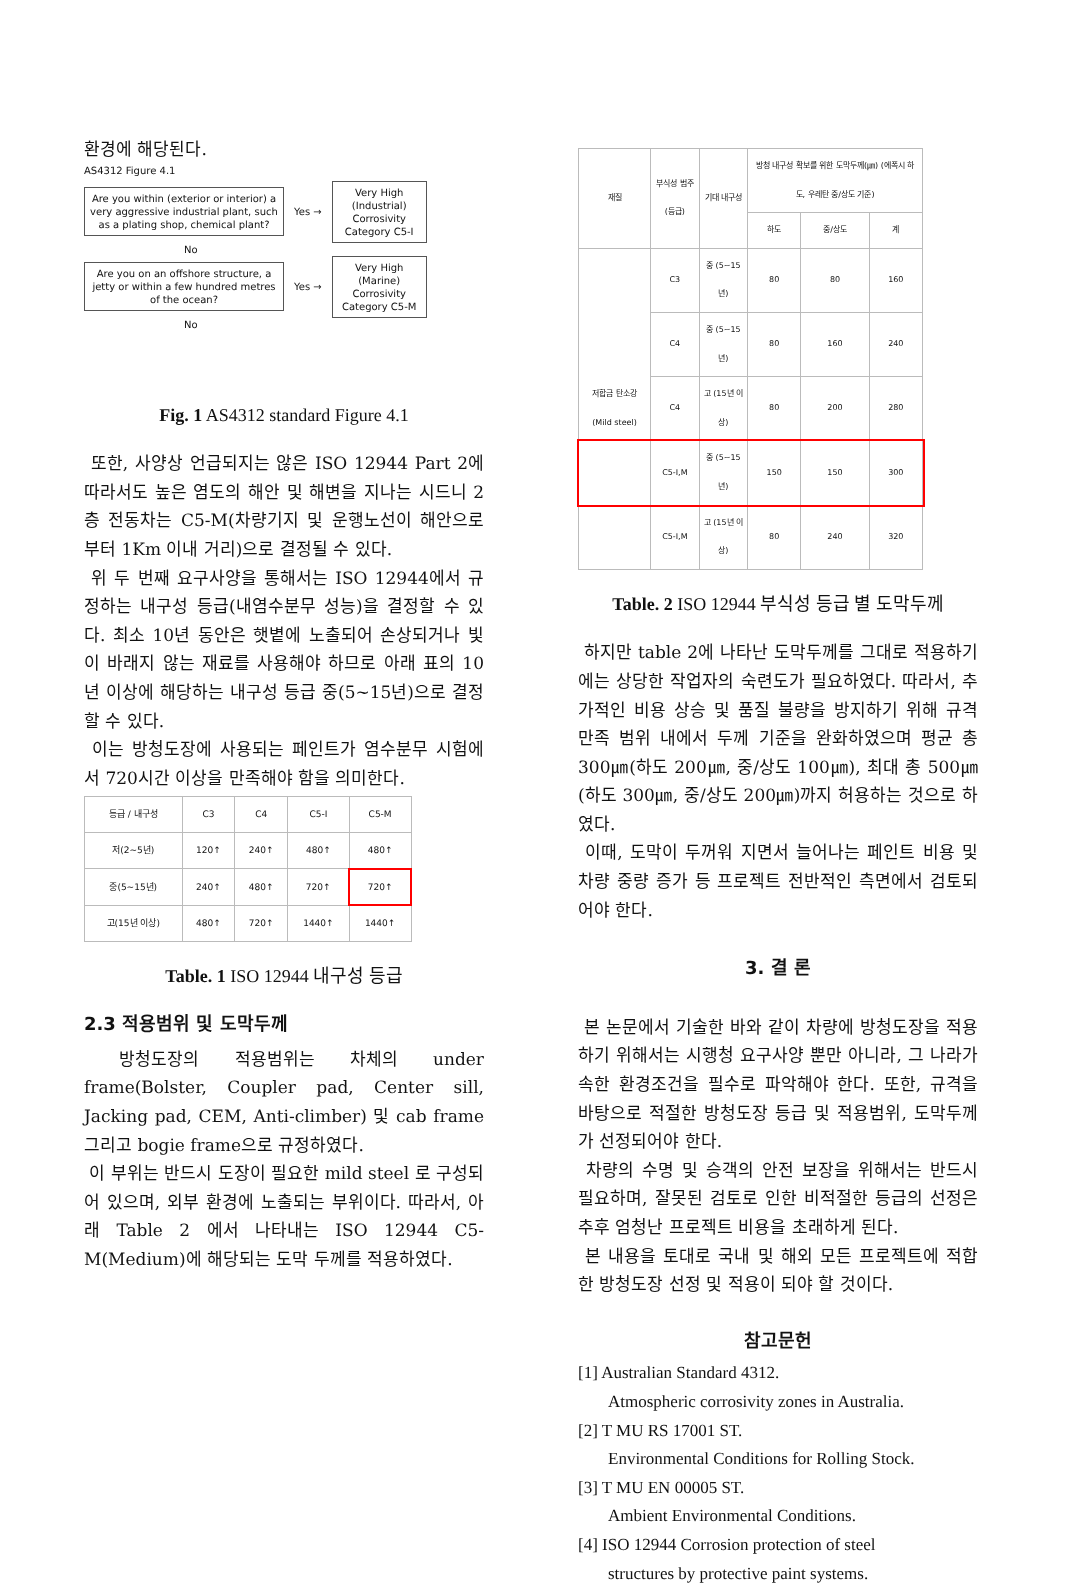환경에 해당된다.
AS4312 Figure 4.1
Are you within (exterior or interior) a very aggressive industrial plant, such as a plating shop, chemical plant?
Yes →
Very High (Industrial) Corrosivity Category C5-I
No
Are you on an offshore structure, a jetty or within a few hundred metres of the ocean?
Yes →
Very High (Marine) Corrosivity Category C5-M
No
Fig. 1 AS4312 standard Figure 4.1
또한, 사양상 언급되지는 않은 ISO 12944 Part 2에 따라서도 높은 염도의 해안 및 해변을 지나는 시드니 2층 전동차는 C5-M(차량기지 및 운행노선이 해안으로부터 1Km 이내 거리)으로 결정될 수 있다.
위 두 번째 요구사양을 통해서는 ISO 12944에서 규정하는 내구성 등급(내염수분무 성능)을 결정할 수 있다. 최소 10년 동안은 햇볕에 노출되어 손상되거나 빛이 바래지 않는 재료를 사용해야 하므로 아래 표의 10년 이상에 해당하는 내구성 등급 중(5~15년)으로 결정할 수 있다.
이는 방청도장에 사용되는 페인트가 염수분무 시험에서 720시간 이상을 만족해야 함을 의미한다.
| 등급 / 내구성 | C3 | C4 | C5-I | C5-M |
| --- | --- | --- | --- | --- |
| 저(2~5년) | 120↑ | 240↑ | 480↑ | 480↑ |
| 중(5~15년) | 240↑ | 480↑ | 720↑ | 720↑ |
| 고(15년 이상) | 480↑ | 720↑ | 1440↑ | 1440↑ |
Table. 1 ISO 12944 내구성 등급
2.3 적용범위 및 도막두께
방청도장의 적용범위는 차체의 under frame(Bolster, Coupler pad, Center sill, Jacking pad, CEM, Anti-climber) 및 cab frame 그리고 bogie frame으로 규정하였다.
이 부위는 반드시 도장이 필요한 mild steel 로 구성되어 있으며, 외부 환경에 노출되는 부위이다. 따라서, 아래 Table 2 에서 나타내는 ISO 12944 C5-M(Medium)에 해당되는 도막 두께를 적용하였다.
| 재질 | 부식성 범주(등급) | 기대 내구성 | 방청 내구성 확보를 위한 도막두께(㎛) (에폭시 하도, 우레탄 중/상도 기준) | | |
| --- | --- | --- | --- | --- | --- |
| | | | 하도 | 중/상도 | 계 |
| 저합금 탄소강 (Mild steel) | C3 | 중 (5~15년) | 80 | 80 | 160 |
| | C4 | 중 (5~15년) | 80 | 160 | 240 |
| | C4 | 고 (15년 이상) | 80 | 200 | 280 |
| | C5-I,M | 중 (5~15년) | 150 | 150 | 300 |
| | C5-I,M | 고 (15년 이상) | 80 | 240 | 320 |
Table. 2 ISO 12944 부식성 등급 별 도막두께
하지만 table 2에 나타난 도막두께를 그대로 적용하기에는 상당한 작업자의 숙련도가 필요하였다. 따라서, 추가적인 비용 상승 및 품질 불량을 방지하기 위해 규격 만족 범위 내에서 두께 기준을 완화하였으며 평균 총 300㎛(하도 200㎛, 중/상도 100㎛), 최대 총 500㎛(하도 300㎛, 중/상도 200㎛)까지 허용하는 것으로 하였다.
이때, 도막이 두꺼워 지면서 늘어나는 페인트 비용 및 차량 중량 증가 등 프로젝트 전반적인 측면에서 검토되어야 한다.
3. 결 론
본 논문에서 기술한 바와 같이 차량에 방청도장을 적용하기 위해서는 시행청 요구사양 뿐만 아니라, 그 나라가 속한 환경조건을 필수로 파악해야 한다. 또한, 규격을 바탕으로 적절한 방청도장 등급 및 적용범위, 도막두께가 선정되어야 한다.
차량의 수명 및 승객의 안전 보장을 위해서는 반드시 필요하며, 잘못된 검토로 인한 비적절한 등급의 선정은 추후 엄청난 프로젝트 비용을 초래하게 된다.
본 내용을 토대로 국내 및 해외 모든 프로젝트에 적합한 방청도장 선정 및 적용이 되야 할 것이다.
참고문헌
[1] Australian Standard 4312.
Atmospheric corrosivity zones in Australia.
[2] T MU RS 17001 ST.
Environmental Conditions for Rolling Stock.
[3] T MU EN 00005 ST.
Ambient Environmental Conditions.
[4] ISO 12944 Corrosion protection of steel
structures by protective paint systems.